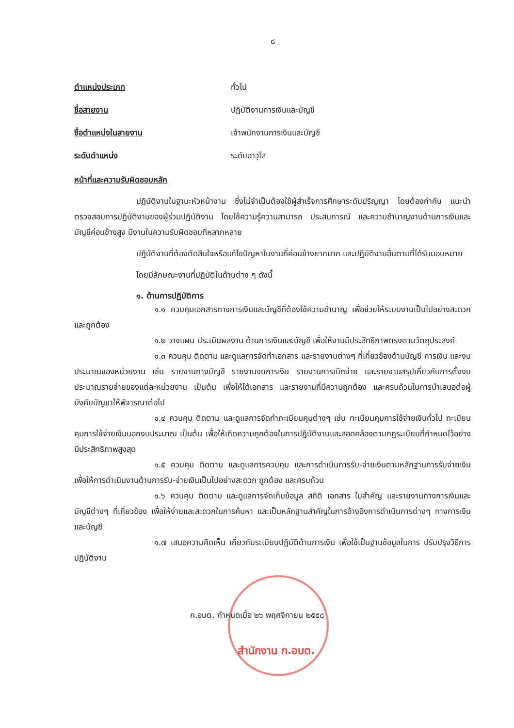๘
ตำแหน่งประเภท ทั่วไป
ชื่อสายงาน ปฏิบัติงานการเงินและบัญชี
ชื่อตำแหน่งในสายงาน เจ้าพนักงานการเงินและบัญชี
ระดับตำแหน่ง ระดับอาวุโส
หน้าที่และความรับผิดชอบหลัก
ปฏิบัติงานในฐานะหัวหน้างาน ซึ่งไม่จำเป็นต้องใช้ผู้สำเร็จการศึกษาระดับปริญญา โดยต้องกำกับ แนะนำ ตรวจสอบการปฏิบัติงานของผู้ร่วมปฏิบัติงาน โดยใช้ความรู้ความสามารถ ประสบการณ์ และความชำนาญงานด้านการเงินและบัญชีค่อนข้างสูง มีงานในความรับผิดชอบที่หลากหลาย
ปฏิบัติงานที่ต้องตัดสินใจหรือแก้ไขปัญหาในงานที่ค่อนข้างยากมาก และปฏิบัติงานอื่นตามที่ได้รับมอบหมาย
โดยมีลักษณะงานที่ปฏิบัติในด้านต่าง ๆ ดังนี้
๑. ด้านการปฏิบัติการ
๑.๑ ควบคุมเอกสารทางการเงินและบัญชีที่ต้องใช้ความชำนาญ เพื่อช่วยให้ระบบงานเป็นไปอย่างสะดวกและถูกต้อง
๑.๒ วางแผน ประเมินผลงาน ด้านการเงินและบัญชี เพื่อให้งานมีประสิทธิภาพตรงตามวัตถุประสงค์
๑.๓ ควบคุม ติดตาม และดูแลการจัดทำเอกสาร และรายงานต่างๆ ที่เกี่ยวข้องด้านบัญชี การเงิน และงบประมาณของหน่วยงาน เช่น รายงานทางบัญชี รายงานงบการเงิน รายงานการเบิกจ่าย และรายงานสรุปเกี่ยวกับการตั้งงบประมาณรายจ่ายของแต่ละหน่วยงาน เป็นต้น เพื่อให้ได้เอกสาร และรายงานที่มีความถูกต้อง และครบถ้วนในการนำเสนอต่อผู้บังคับบัญชาให้พิจารณาต่อไป
๑.๔ ควบคุม ติดตาม และดูแลการจัดทำทะเบียนคุมต่างๆ เช่น ทะเบียนคุมการใช้จ่ายเงินทั่วไป ทะเบียนคุมการใช้จ่ายเงินนอกงบประมาณ เป็นต้น เพื่อให้เกิดความถูกต้องในการปฏิบัติงานและสอดคล้องตามกฎระเบียบที่กำหนดไว้อย่างมีประสิทธิภาพสูงสุด
๑.๕ ควบคุม ติดตาม และดูแลการควบคุม และการดำเนินการรับ-จ่ายเงินตามหลักฐานการรับจ่ายเงิน เพื่อให้การดำเนินงานด้านการรับ-จ่ายเงินเป็นไปอย่างสะดวก ถูกต้อง และครบถ้วน
๑.๖ ควบคุม ติดตาม และดูแลการจัดเก็บข้อมูล สถิติ เอกสาร ใบสำคัญ และรายงานทางการเงินและบัญชีต่างๆ ที่เกี่ยวข้อง เพื่อให้ง่ายและสะดวกในการค้นหา และเป็นหลักฐานสำคัญในการอ้างอิงการดำเนินการต่างๆ ทางการเงินและบัญชี
๑.๗ เสนอความคิดเห็น เกี่ยวกับระเบียบปฏิบัติด้านการเงิน เพื่อใช้เป็นฐานข้อมูลในการ ปรับปรุงวิธีการปฏิบัติงาน
ก.อบต. กำหนดเมื่อ ๒๖ พฤศจิกายน ๒๕๕๘
สำนักงาน ก.อบต.